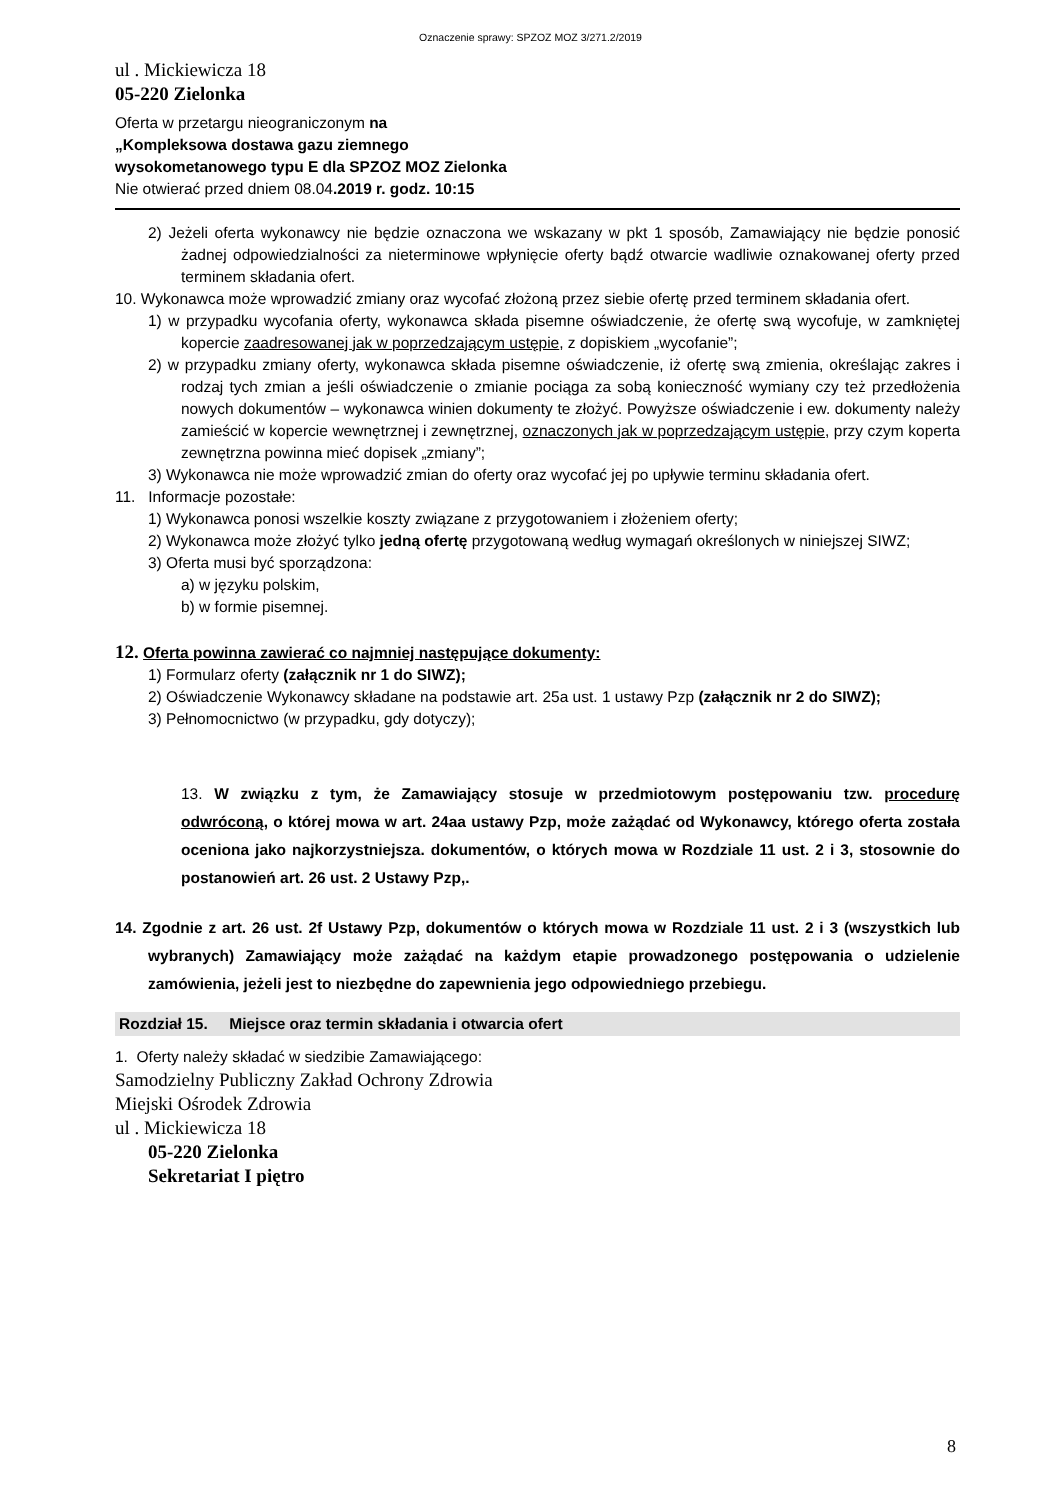Oznaczenie sprawy: SPZOZ MOZ 3/271.2/2019
ul . Mickiewicza 18
05-220 Zielonka
Oferta w przetargu nieograniczonym na
„Kompleksowa dostawa gazu ziemnego
wysokometanowego typu E dla SPZOZ MOZ Zielonka
Nie otwierać przed dniem 08.04.2019 r. godz. 10:15
2) Jeżeli oferta wykonawcy nie będzie oznaczona we wskazany w pkt 1 sposób, Zamawiający nie będzie ponosić żadnej odpowiedzialności za nieterminowe wpłynięcie oferty bądź otwarcie wadliwie oznakowanej oferty przed terminem składania ofert.
10. Wykonawca może wprowadzić zmiany oraz wycofać złożoną przez siebie ofertę przed terminem składania ofert.
1) w przypadku wycofania oferty, wykonawca składa pisemne oświadczenie, że ofertę swą wycofuje, w zamkniętej kopercie zaadresowanej jak w poprzedzającym ustępie, z dopiskiem „wycofanie”;
2) w przypadku zmiany oferty, wykonawca składa pisemne oświadczenie, iż ofertę swą zmienia, określając zakres i rodzaj tych zmian a jeśli oświadczenie o zmianie pociąga za sobą konieczność wymiany czy też przedłożenia nowych dokumentów – wykonawca winien dokumenty te złożyć. Powyższe oświadczenie i ew. dokumenty należy zamieścić w kopercie wewnętrznej i zewnętrznej, oznaczonych jak w poprzedzającym ustępie, przy czym koperta zewnętrzna powinna mieć dopisek „zmiany”;
3) Wykonawca nie może wprowadzić zmian do oferty oraz wycofać jej po upływie terminu składania ofert.
11. Informacje pozostałe:
1) Wykonawca ponosi wszelkie koszty związane z przygotowaniem i złożeniem oferty;
2) Wykonawca może złożyć tylko jedną ofertę przygotowaną według wymagań określonych w niniejszej SIWZ;
3) Oferta musi być sporządzona:
a) w języku polskim,
b) w formie pisemnej.
12. Oferta powinna zawierać co najmniej następujące dokumenty:
1) Formularz oferty (załącznik nr 1 do SIWZ);
2) Oświadczenie Wykonawcy składane na podstawie art. 25a ust. 1 ustawy Pzp (załącznik nr 2 do SIWZ);
3) Pełnomocnictwo (w przypadku, gdy dotyczy);
13. W związku z tym, że Zamawiający stosuje w przedmiotowym postępowaniu tzw. procedurę odwróconą, o której mowa w art. 24aa ustawy Pzp, może zażądać od Wykonawcy, którego oferta została oceniona jako najkorzystniejsza. dokumentów, o których mowa w Rozdziale 11 ust. 2 i 3, stosownie do postanowień art. 26 ust. 2 Ustawy Pzp,.
14. Zgodnie z art. 26 ust. 2f Ustawy Pzp, dokumentów o których mowa w Rozdziale 11 ust. 2 i 3 (wszystkich lub wybranych) Zamawiający może zażądać na każdym etapie prowadzonego postępowania o udzielenie zamówienia, jeżeli jest to niezbędne do zapewnienia jego odpowiedniego przebiegu.
Rozdział 15. Miejsce oraz termin składania i otwarcia ofert
1. Oferty należy składać w siedzibie Zamawiającego:
Samodzielny Publiczny Zakład Ochrony Zdrowia
Miejski Ośrodek Zdrowia
ul . Mickiewicza 18
05-220 Zielonka
Sekretariat I piętro
8